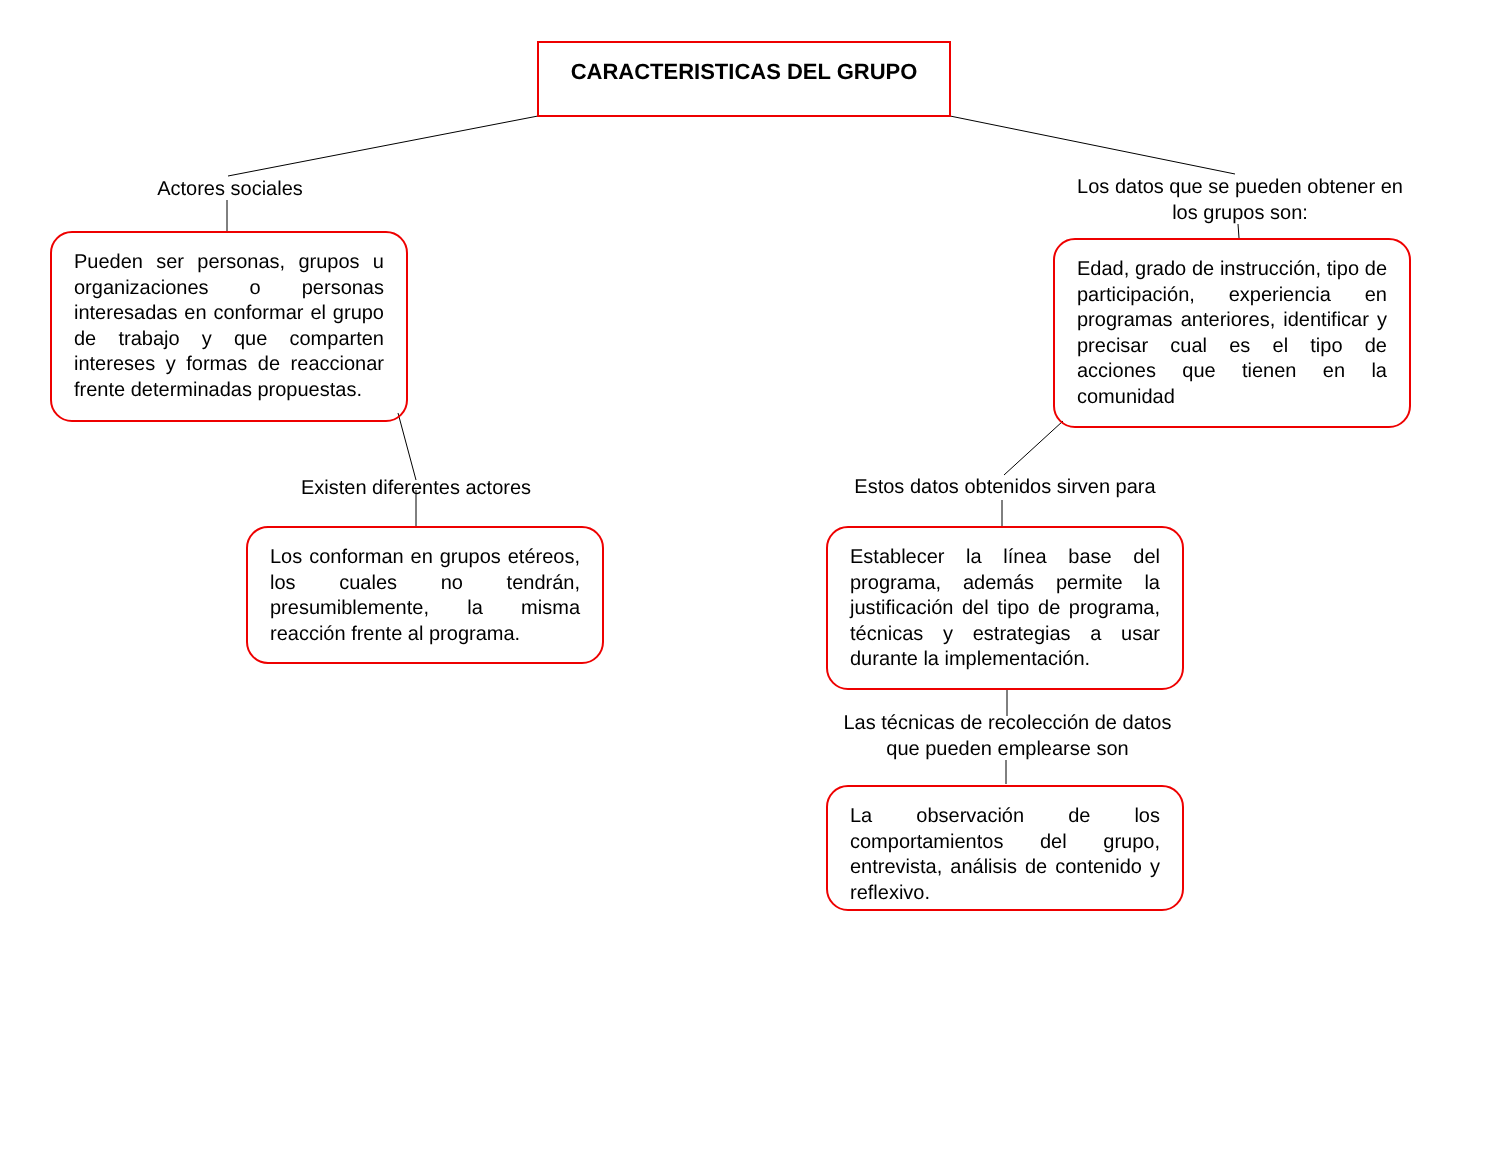CARACTERISTICAS DEL GRUPO
Actores sociales
Los datos que se pueden obtener en los grupos son:
Pueden ser personas, grupos u organizaciones o personas interesadas en conformar el grupo de trabajo y que comparten intereses y formas de reaccionar frente determinadas propuestas.
Edad, grado de instrucción, tipo de participación, experiencia en programas anteriores, identificar y precisar cual es el tipo de acciones que tienen en la comunidad
Existen diferentes actores
Estos datos obtenidos sirven para
Los conforman en grupos etéreos, los cuales no tendrán, presumiblemente, la misma reacción frente al programa.
Establecer la línea base del programa, además permite la justificación del tipo de programa, técnicas y estrategias a usar durante la implementación.
Las técnicas de recolección de datos que pueden emplearse son
La observación de los comportamientos del grupo, entrevista, análisis de contenido y reflexivo.